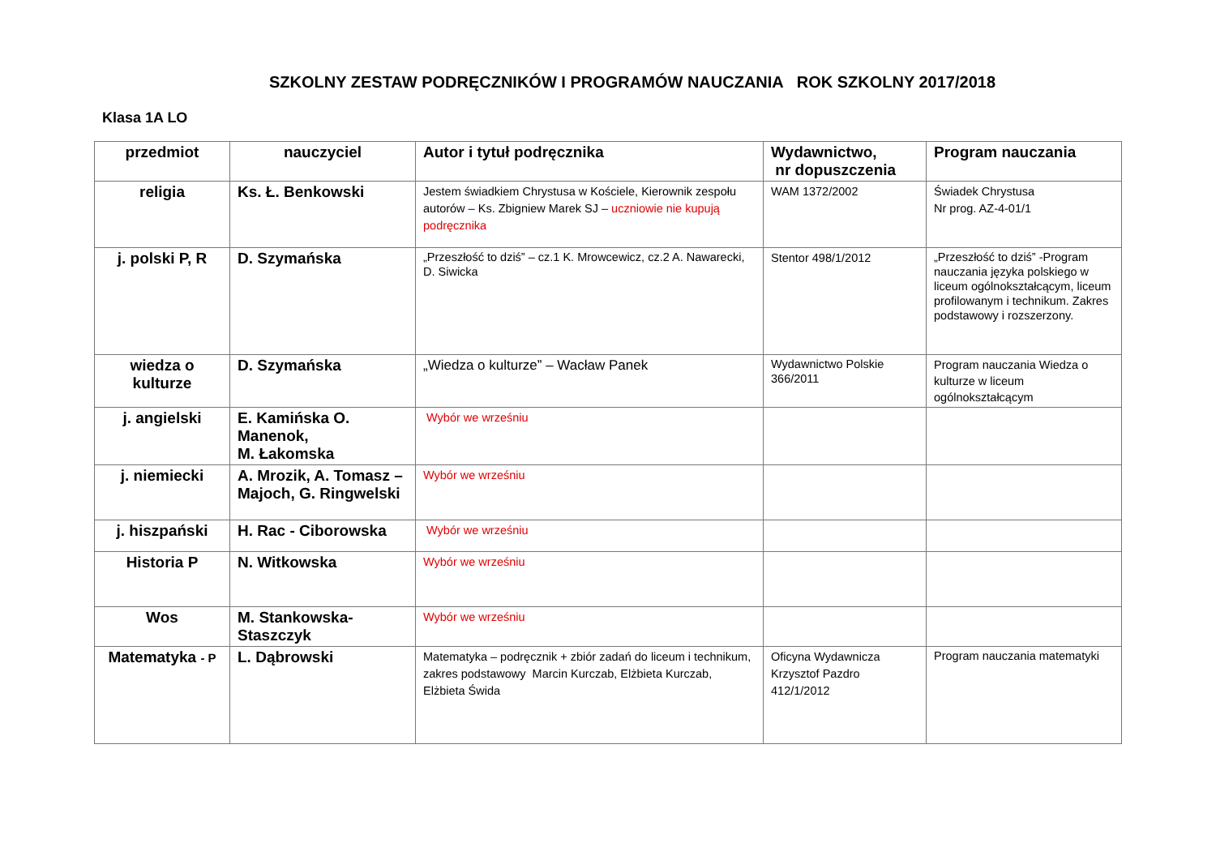SZKOLNY ZESTAW PODRĘCZNIKÓW I PROGRAMÓW NAUCZANIA ROK SZKOLNY 2017/2018
Klasa 1A LO
| przedmiot | nauczyciel | Autor i tytuł podręcznika | Wydawnictwo, nr dopuszczenia | Program nauczania |
| --- | --- | --- | --- | --- |
| religia | Ks. Ł. Benkowski | Jestem świadkiem Chrystusa w Kościele, Kierownik zespołu autorów – Ks. Zbigniew Marek SJ – uczniowie nie kupują podręcznika | WAM 1372/2002 | Świadek Chrystusa Nr prog. AZ-4-01/1 |
| j. polski P, R | D. Szymańska | „Przeszłość to dziś” – cz.1 K. Mrowcewicz, cz.2 A. Nawarecki, D. Siwicka | Stentor 498/1/2012 | „Przeszłość to dziś” -Program nauczania języka polskiego w liceum ogólnokształcącym, liceum profilowanym i technikum. Zakres podstawowy i rozszerzony. |
| wiedza o kulturze | D. Szymańska | „Wiedza o kulturze” – Wacław Panek | Wydawnictwo Polskie 366/2011 | Program nauczania Wiedza o kulturze w liceum ogólnokształcącym |
| j. angielski | E. Kamińska O. Manenok, M. Łakomska | Wybór we wrześniu | | |
| j. niemiecki | A. Mrozik, A. Tomasz – Majoch, G. Ringwelski | Wybór we wrześniu | | |
| j. hiszpański | H. Rac - Ciborowska | Wybór we wrześniu | | |
| Historia P | N. Witkowska | Wybór we wrześniu | | |
| Wos | M. Stankowska-Staszczyk | Wybór we wrześniu | | |
| Matematyka - P | L. Dąbrowski | Matematyka – podręcznik + zbiór zadań do liceum i technikum, zakres podstawowy Marcin Kurczab, Elżbieta Kurczab, Elżbieta Świda | Oficyna Wydawnicza Krzysztof Pazdro 412/1/2012 | Program nauczania matematyki |